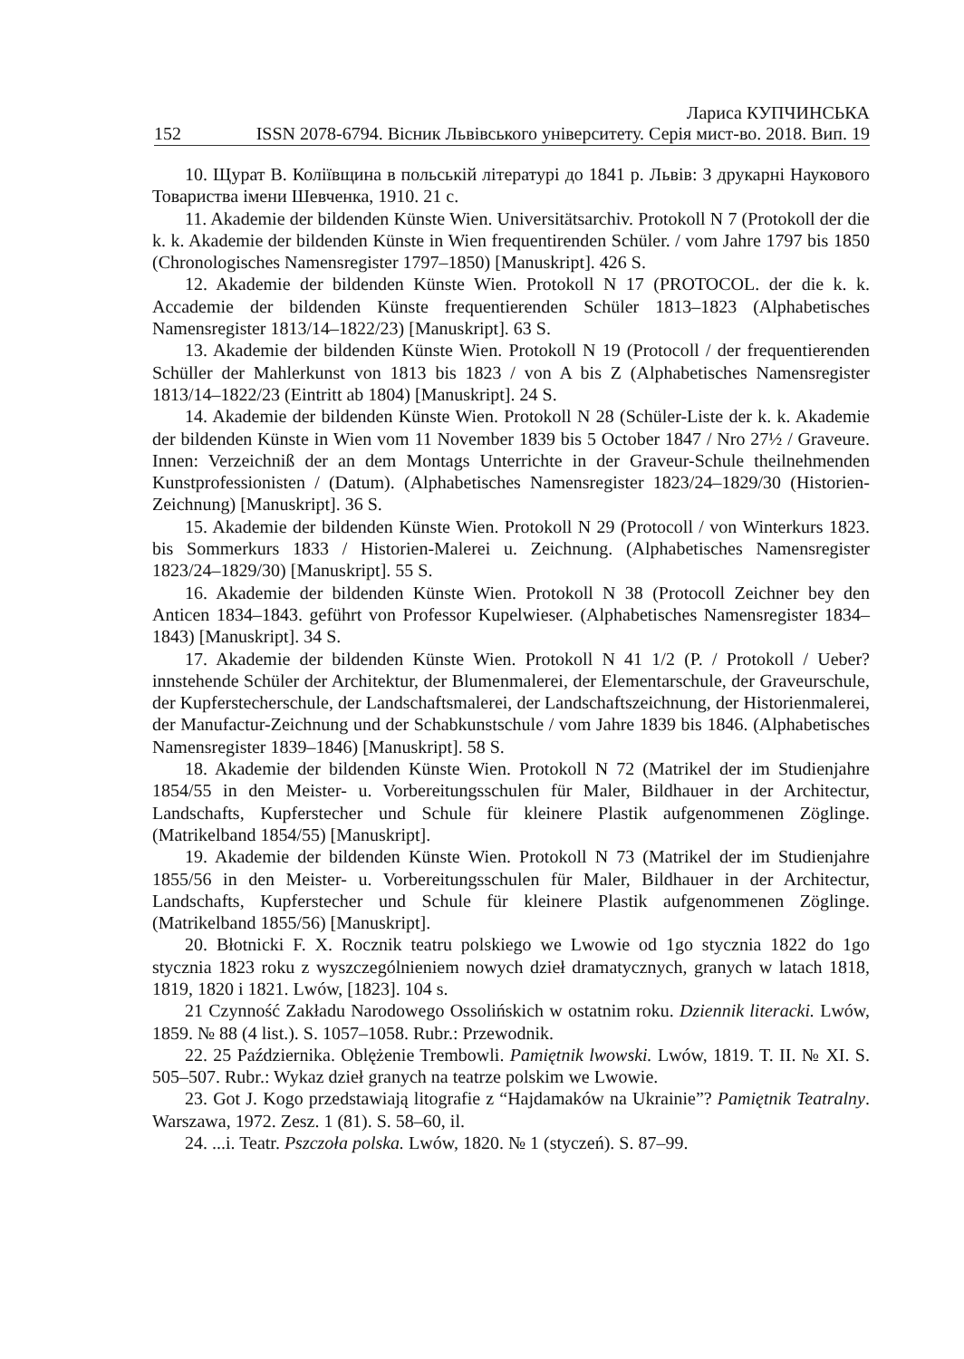Лариса КУПЧИНСЬКА
152 ISSN 2078-6794. Вісник Львівського університету. Серія мист-во. 2018. Вип. 19
10. Щурат В. Коліївщина в польській літературі до 1841 р. Львів: З друкарні Наукового Товариства імени Шевченка, 1910. 21 с.
11. Akademie der bildenden Künste Wien. Universitätsarchiv. Protokoll N 7 (Protokoll der die k. k. Akademie der bildenden Künste in Wien frequentirenden Schüler. / vom Jahre 1797 bis 1850 (Chronologisches Namensregister 1797–1850) [Manuskript]. 426 S.
12. Akademie der bildenden Künste Wien. Protokoll N 17 (PROTOCOL. der die k. k. Accademie der bildenden Künste frequentierenden Schüler 1813–1823 (Alphabetisches Namensregister 1813/14–1822/23) [Manuskript]. 63 S.
13. Akademie der bildenden Künste Wien. Protokoll N 19 (Protocoll / der frequentierenden Schüller der Mahlerkunst von 1813 bis 1823 / von A bis Z (Alphabetisches Namensregister 1813/14–1822/23 (Eintritt ab 1804) [Manuskript]. 24 S.
14. Akademie der bildenden Künste Wien. Protokoll N 28 (Schüler-Liste der k. k. Akademie der bildenden Künste in Wien vom 11 November 1839 bis 5 October 1847 / Nro 27½ / Graveure. Innen: Verzeichniß der an dem Montags Unterrichte in der Graveur-Schule theilnehmenden Kunstprofessionisten / (Datum). (Alphabetisches Namensregister 1823/24–1829/30 (Historien-Zeichnung) [Manuskript]. 36 S.
15. Akademie der bildenden Künste Wien. Protokoll N 29 (Protocoll / von Winterkurs 1823. bis Sommerkurs 1833 / Historien-Malerei u. Zeichnung. (Alphabetisches Namensregister 1823/24–1829/30) [Manuskript]. 55 S.
16. Akademie der bildenden Künste Wien. Protokoll N 38 (Protocoll Zeichner bey den Anticen 1834–1843. geführt von Professor Kupelwieser. (Alphabetisches Namensregister 1834–1843) [Manuskript]. 34 S.
17. Akademie der bildenden Künste Wien. Protokoll N 41 1/2 (P. / Protokoll / Ueber? innstehende Schüler der Architektur, der Blumenmalerei, der Elementarschule, der Graveurschule, der Kupferstecherschule, der Landschaftsmalerei, der Landschaftszeichnung, der Historienmalerei, der Manufactur-Zeichnung und der Schabkunstschule / vom Jahre 1839 bis 1846. (Alphabetisches Namensregister 1839–1846) [Manuskript]. 58 S.
18. Akademie der bildenden Künste Wien. Protokoll N 72 (Matrikel der im Studienjahre 1854/55 in den Meister- u. Vorbereitungsschulen für Maler, Bildhauer in der Architectur, Landschafts, Kupferstecher und Schule für kleinere Plastik aufgenommenen Zöglinge. (Matrikelband 1854/55) [Manuskript].
19. Akademie der bildenden Künste Wien. Protokoll N 73 (Matrikel der im Studienjahre 1855/56 in den Meister- u. Vorbereitungsschulen für Maler, Bildhauer in der Architectur, Landschafts, Kupferstecher und Schule für kleinere Plastik aufgenommenen Zöglinge. (Matrikelband 1855/56) [Manuskript].
20. Błotnicki F. X. Rocznik teatru polskiego we Lwowie od 1go stycznia 1822 do 1go stycznia 1823 roku z wyszczególnieniem nowych dzieł dramatycznych, granych w latach 1818, 1819, 1820 i 1821. Lwów, [1823]. 104 s.
21 Czynność Zakładu Narodowego Ossolińskich w ostatnim roku. Dziennik literacki. Lwów, 1859. № 88 (4 list.). S. 1057–1058. Rubr.: Przewodnik.
22. 25 Października. Oblężenie Trembowli. Pamiętnik lwowski. Lwów, 1819. T. II. № XI. S. 505–507. Rubr.: Wykaz dzieł granych na teatrze polskim we Lwowie.
23. Got J. Kogo przedstawiają litografie z “Hajdamaków na Ukrainie”? Pamiętnik Teatralny. Warszawa, 1972. Zesz. 1 (81). S. 58–60, il.
24. ...i. Teatr. Pszczoła polska. Lwów, 1820. № 1 (styczeń). S. 87–99.